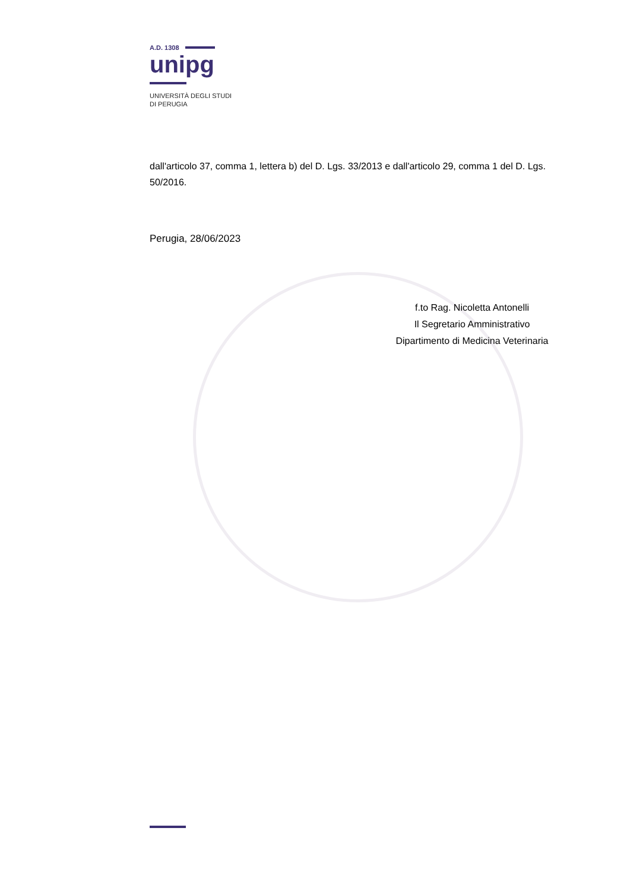A.D. 1308
unipg
UNIVERSITÀ DEGLI STUDI
DI PERUGIA
dall'articolo 37, comma 1, lettera b) del D. Lgs. 33/2013 e dall'articolo 29, comma 1 del D. Lgs. 50/2016.
Perugia, 28/06/2023
f.to Rag. Nicoletta Antonelli
Il Segretario Amministrativo
Dipartimento di Medicina Veterinaria